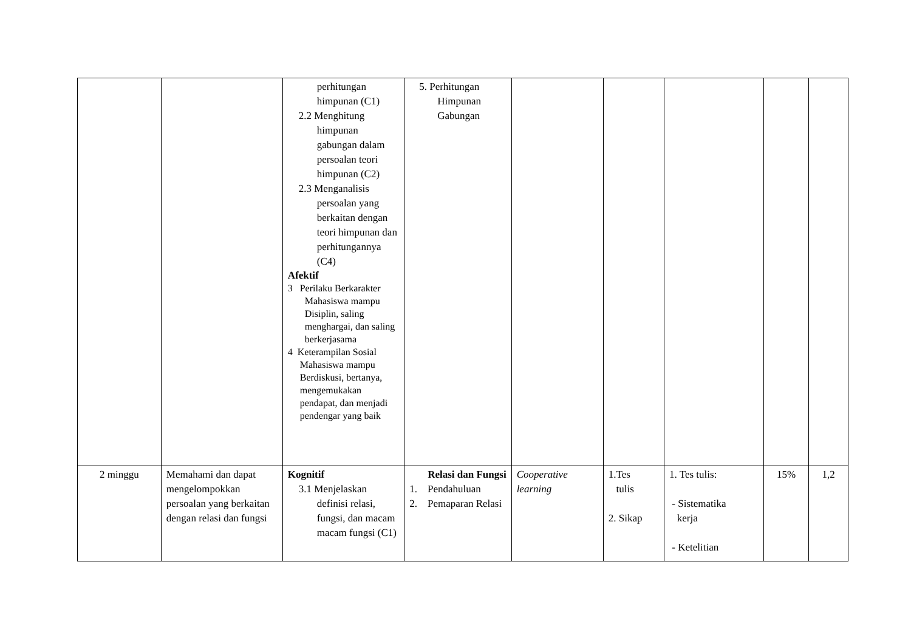| | | perhitungan himpunan (C1) 2.2 Menghitung himpunan gabungan dalam persoalan teori himpunan (C2) 2.3 Menganalisis persoalan yang berkaitan dengan teori himpunan dan perhitungannya (C4) Afektif 3 Perilaku Berkarakter Mahasiswa mampu Disiplin, saling menghargai, dan saling berkerjasama 4 Keterampilan Sosial Mahasiswa mampu Berdiskusi, bertanya, mengemukakan pendapat, dan menjadi pendengar yang baik | 5. Perhitungan Himpunan Gabungan | | | | | |
| 2 minggu | Memahami dan dapat mengelompokkan persoalan yang berkaitan dengan relasi dan fungsi | Kognitif 3.1 Menjelaskan definisi relasi, fungsi, dan macam macam fungsi (C1) | Relasi dan Fungsi 1. Pendahuluan 2. Pemaparan Relasi | Cooperative learning | 1.Tes tulis 2. Sikap | 1. Tes tulis: - Sistematika kerja - Ketelitian | 15% | 1,2 |